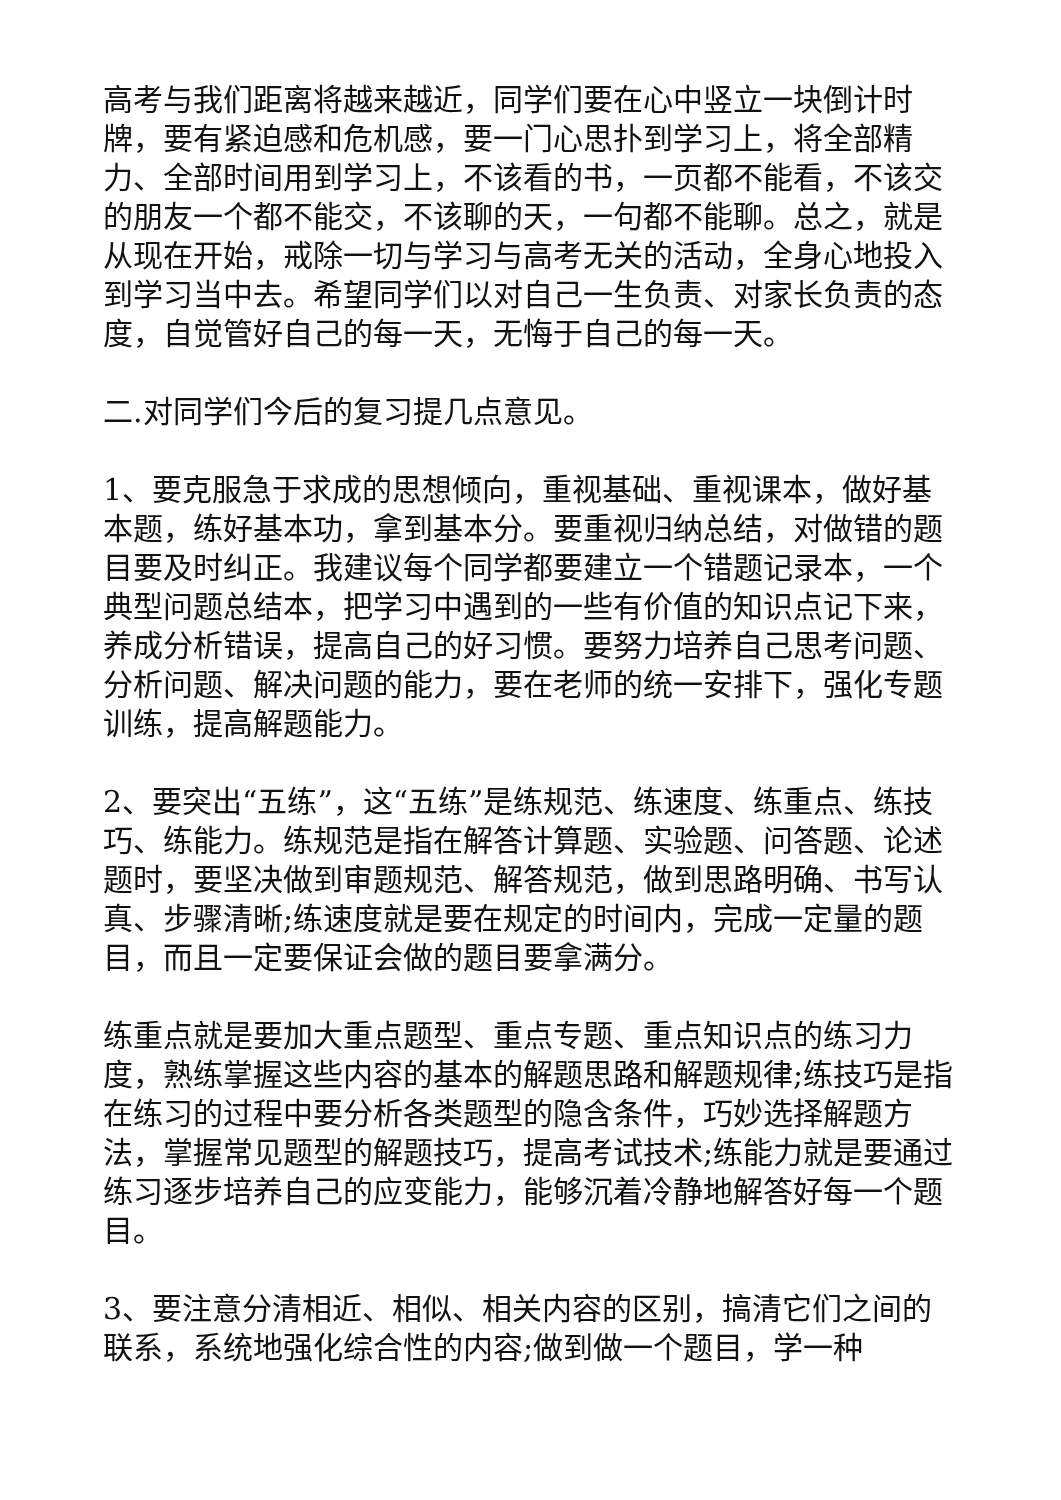高考与我们距离将越来越近，同学们要在心中竖立一块倒计时牌，要有紧迫感和危机感，要一门心思扑到学习上，将全部精力、全部时间用到学习上，不该看的书，一页都不能看，不该交的朋友一个都不能交，不该聊的天，一句都不能聊。总之，就是从现在开始，戒除一切与学习与高考无关的活动，全身心地投入到学习当中去。希望同学们以对自己一生负责、对家长负责的态度，自觉管好自己的每一天，无悔于自己的每一天。
二.对同学们今后的复习提几点意见。
1、要克服急于求成的思想倾向，重视基础、重视课本，做好基本题，练好基本功，拿到基本分。要重视归纳总结，对做错的题目要及时纠正。我建议每个同学都要建立一个错题记录本，一个典型问题总结本，把学习中遇到的一些有价值的知识点记下来，养成分析错误，提高自己的好习惯。要努力培养自己思考问题、分析问题、解决问题的能力，要在老师的统一安排下，强化专题训练，提高解题能力。
2、要突出“五练”，这“五练”是练规范、练速度、练重点、练技巧、练能力。练规范是指在解答计算题、实验题、问答题、论述题时，要坚决做到审题规范、解答规范，做到思路明确、书写认真、步骤清晰;练速度就是要在规定的时间内，完成一定量的题目，而且一定要保证会做的题目要拿满分。
练重点就是要加大重点题型、重点专题、重点知识点的练习力度，熟练掌握这些内容的基本的解题思路和解题规律;练技巧是指在练习的过程中要分析各类题型的隐含条件，巧妙选择解题方法，掌握常见题型的解题技巧，提高考试技术;练能力就是要通过练习逐步培养自己的应变能力，能够沉着冷静地解答好每一个题目。
3、要注意分清相近、相似、相关内容的区别，搞清它们之间的联系，系统地强化综合性的内容;做到做一个题目，学一种